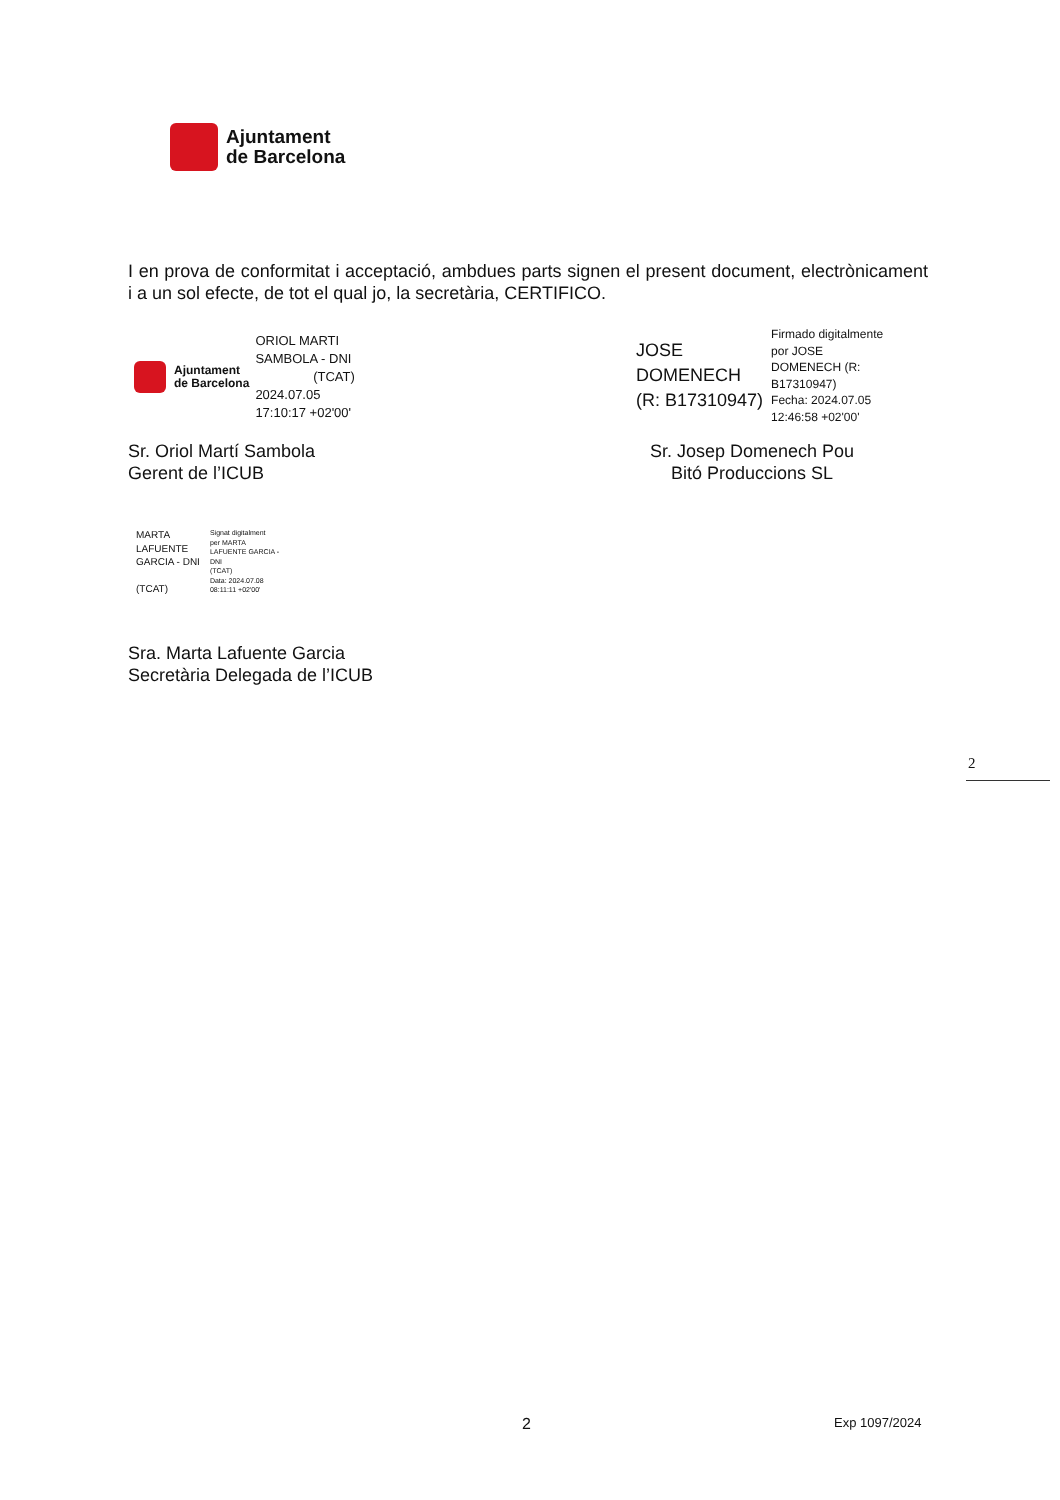Ajuntament
de Barcelona
I en prova de conformitat i acceptació, ambdues parts signen el present document, electrònicament i a un sol efecte, de tot el qual jo, la secretària, CERTIFICO.
Ajuntament
de Barcelona
ORIOL MARTI
SAMBOLA - DNI
(TCAT)
2024.07.05
17:10:17 +02'00'
JOSE
DOMENECH
(R: B17310947)
Firmado digitalmente
por JOSE
DOMENECH (R:
B17310947)
Fecha: 2024.07.05
12:46:58 +02'00'
Sr. Oriol Martí Sambola
Gerent de l’ICUB
Sr. Josep Domenech Pou
Bitó Produccions SL
MARTA
LAFUENTE
GARCIA - DNI
(TCAT)
Signat digitalment
per MARTA
LAFUENTE GARCIA -
DNI
(TCAT)
Data: 2024.07.08
08:11:11 +02'00'
Sra. Marta Lafuente Garcia
Secretària Delegada de l’ICUB
2
2 Exp 1097/2024